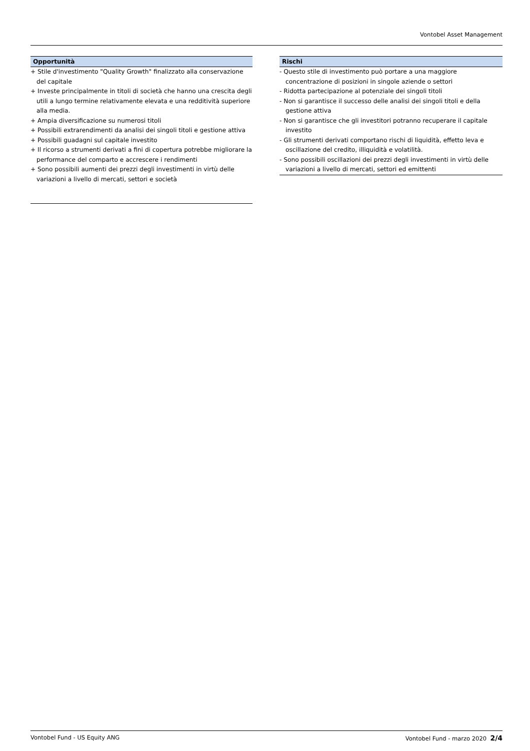Vontobel Asset Management
Opportunità
+ Stile d'investimento "Quality Growth" finalizzato alla conservazione del capitale
+ Investe principalmente in titoli di società che hanno una crescita degli utili a lungo termine relativamente elevata e una redditività superiore alla media.
+ Ampia diversificazione su numerosi titoli
+ Possibili extrarendimenti da analisi dei singoli titoli e gestione attiva
+ Possibili guadagni sul capitale investito
+ Il ricorso a strumenti derivati a fini di copertura potrebbe migliorare la performance del comparto e accrescere i rendimenti
+ Sono possibili aumenti dei prezzi degli investimenti in virtù delle variazioni a livello di mercati, settori e società
Rischi
- Questo stile di investimento può portare a una maggiore concentrazione di posizioni in singole aziende o settori
- Ridotta partecipazione al potenziale dei singoli titoli
- Non si garantisce il successo delle analisi dei singoli titoli e della gestione attiva
- Non si garantisce che gli investitori potranno recuperare il capitale investito
- Gli strumenti derivati comportano rischi di liquidità, effetto leva e oscillazione del credito, illiquidità e volatilità.
- Sono possibili oscillazioni dei prezzi degli investimenti in virtù delle variazioni a livello di mercati, settori ed emittenti
Vontobel Fund - US Equity ANG Vontobel Fund - marzo 2020 2/4